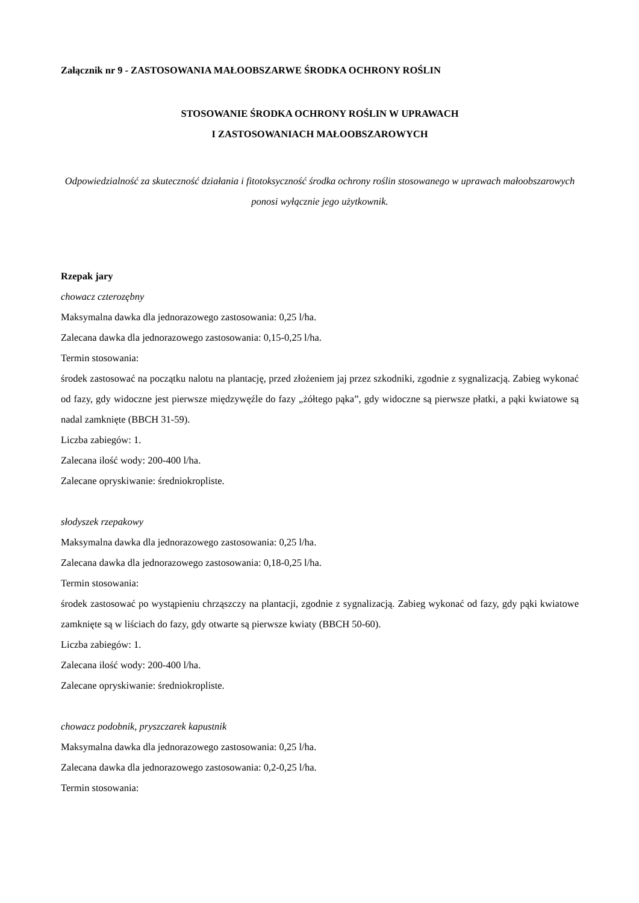Załącznik nr 9 - ZASTOSOWANIA MAŁOOBSZARWE ŚRODKA OCHRONY ROŚLIN
STOSOWANIE ŚRODKA OCHRONY ROŚLIN W UPRAWACH
I ZASTOSOWANIACH MAŁOOBSZAROWYCH
Odpowiedzialność za skuteczność działania i fitotoksyczność środka ochrony roślin stosowanego w uprawach małoobszarowych ponosi wyłącznie jego użytkownik.
Rzepak jary
chowacz czterozębny
Maksymalna dawka dla jednorazowego zastosowania: 0,25 l/ha.
Zalecana dawka dla jednorazowego zastosowania: 0,15-0,25 l/ha.
Termin stosowania:
środek zastosować na początku nalotu na plantację, przed złożeniem jaj przez szkodniki, zgodnie z sygnalizacją. Zabieg wykonać od fazy, gdy widoczne jest pierwsze międzywęźle do fazy „żółtego pąka”, gdy widoczne są pierwsze płatki, a pąki kwiatowe są nadal zamknięte (BBCH 31-59).
Liczba zabiegów: 1.
Zalecana ilość wody: 200-400 l/ha.
Zalecane opryskiwanie: średniokropliste.
słodyszek rzepakowy
Maksymalna dawka dla jednorazowego zastosowania: 0,25 l/ha.
Zalecana dawka dla jednorazowego zastosowania: 0,18-0,25 l/ha.
Termin stosowania:
środek zastosować po wystąpieniu chrząszczy na plantacji, zgodnie z sygnalizacją. Zabieg wykonać od fazy, gdy pąki kwiatowe zamknięte są w liściach do fazy, gdy otwarte są pierwsze kwiaty (BBCH 50-60).
Liczba zabiegów: 1.
Zalecana ilość wody: 200-400 l/ha.
Zalecane opryskiwanie: średniokropliste.
chowacz podobnik, pryszczarek kapustnik
Maksymalna dawka dla jednorazowego zastosowania: 0,25 l/ha.
Zalecana dawka dla jednorazowego zastosowania: 0,2-0,25 l/ha.
Termin stosowania: